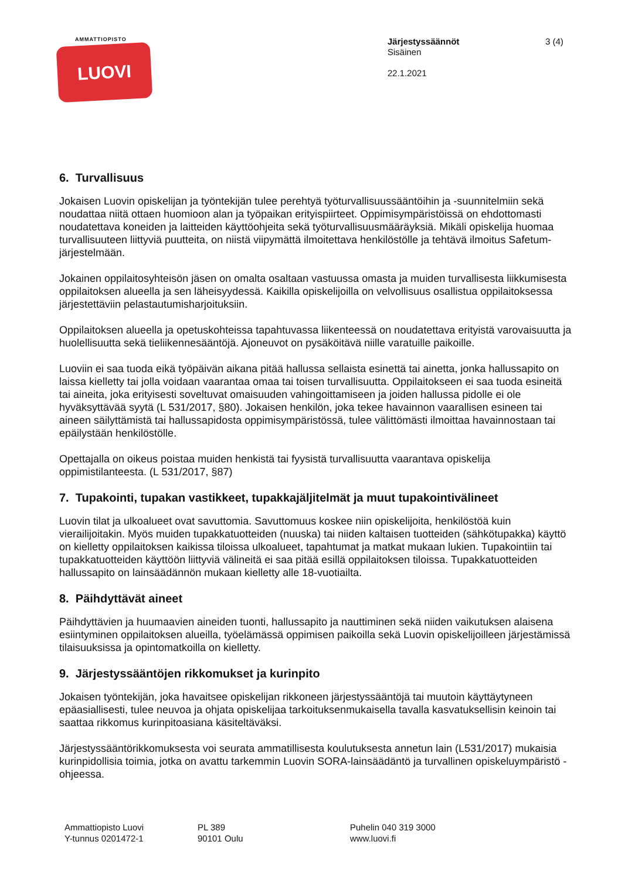AMMATTIOPISTO
LUOVI
Järjestyssäännöt
Sisäinen
22.1.2021
3 (4)
6. Turvallisuus
Jokaisen Luovin opiskelijan ja työntekijän tulee perehtyä työturvallisuussääntöihin ja -suunnitelmiin sekä noudattaa niitä ottaen huomioon alan ja työpaikan erityispiirteet. Oppimisympäristöissä on ehdottomasti noudatettava koneiden ja laitteiden käyttöohjeita sekä työturvallisuusmääräyksiä. Mikäli opiskelija huomaa turvallisuuteen liittyviä puutteita, on niistä viipymättä ilmoitettava henkilöstölle ja tehtävä ilmoitus Safetum-järjestelmään.
Jokainen oppilaitosyhteisön jäsen on omalta osaltaan vastuussa omasta ja muiden turvallisesta liikkumisesta oppilaitoksen alueella ja sen läheisyydessä. Kaikilla opiskelijoilla on velvollisuus osallistua oppilaitoksessa järjestettäviin pelastautumisharjoituksiin.
Oppilaitoksen alueella ja opetuskohteissa tapahtuvassa liikenteessä on noudatettava erityistä varovaisuutta ja huolellisuutta sekä tieliikennesääntöjä. Ajoneuvot on pysäköitävä niille varatuille paikoille.
Luoviin ei saa tuoda eikä työpäivän aikana pitää hallussa sellaista esinettä tai ainetta, jonka hallussapito on laissa kielletty tai jolla voidaan vaarantaa omaa tai toisen turvallisuutta. Oppilaitokseen ei saa tuoda esineitä tai aineita, joka erityisesti soveltuvat omaisuuden vahingoittamiseen ja joiden hallussa pidolle ei ole hyväksyttävää syytä (L 531/2017, §80). Jokaisen henkilön, joka tekee havainnon vaarallisen esineen tai aineen säilyttämistä tai hallussapidosta oppimisympäristössä, tulee välittömästi ilmoittaa havainnostaan tai epäilystään henkilöstölle.
Opettajalla on oikeus poistaa muiden henkistä tai fyysistä turvallisuutta vaarantava opiskelija oppimistilanteesta. (L 531/2017, §87)
7. Tupakointi, tupakan vastikkeet, tupakkajäljitelmät ja muut tupakointivälineet
Luovin tilat ja ulkoalueet ovat savuttomia. Savuttomuus koskee niin opiskelijoita, henkilöstöä kuin vierailijoitakin. Myös muiden tupakkatuotteiden (nuuska) tai niiden kaltaisen tuotteiden (sähkötupakka) käyttö on kielletty oppilaitoksen kaikissa tiloissa ulkoalueet, tapahtumat ja matkat mukaan lukien. Tupakointiin tai tupakkatuotteiden käyttöön liittyviä välineitä ei saa pitää esillä oppilaitoksen tiloissa. Tupakkatuotteiden hallussapito on lainsäädännön mukaan kielletty alle 18-vuotiailta.
8. Päihdyttävät aineet
Päihdyttävien ja huumaavien aineiden tuonti, hallussapito ja nauttiminen sekä niiden vaikutuksen alaisena esiintyminen oppilaitoksen alueilla, työelämässä oppimisen paikoilla sekä Luovin opiskelijoilleen järjestämissä tilaisuuksissa ja opintomatkoilla on kielletty.
9. Järjestyssääntöjen rikkomukset ja kurinpito
Jokaisen työntekijän, joka havaitsee opiskelijan rikkoneen järjestyssääntöjä tai muutoin käyttäytyneen epäasiallisesti, tulee neuvoa ja ohjata opiskelijaa tarkoituksenmukaisella tavalla kasvatuksellisin keinoin tai saattaa rikkomus kurinpitoasiana käsiteltäväksi.
Järjestyssääntörikkomuksesta voi seurata ammatillisesta koulutuksesta annetun lain (L531/2017) mukaisia kurinpidollisia toimia, jotka on avattu tarkemmin Luovin SORA-lainsäädäntö ja turvallinen opiskeluympäristö -ohjeessa.
Ammattiopisto Luovi
Y-tunnus 0201472-1
PL 389
90101 Oulu
Puhelin 040 319 3000
www.luovi.fi